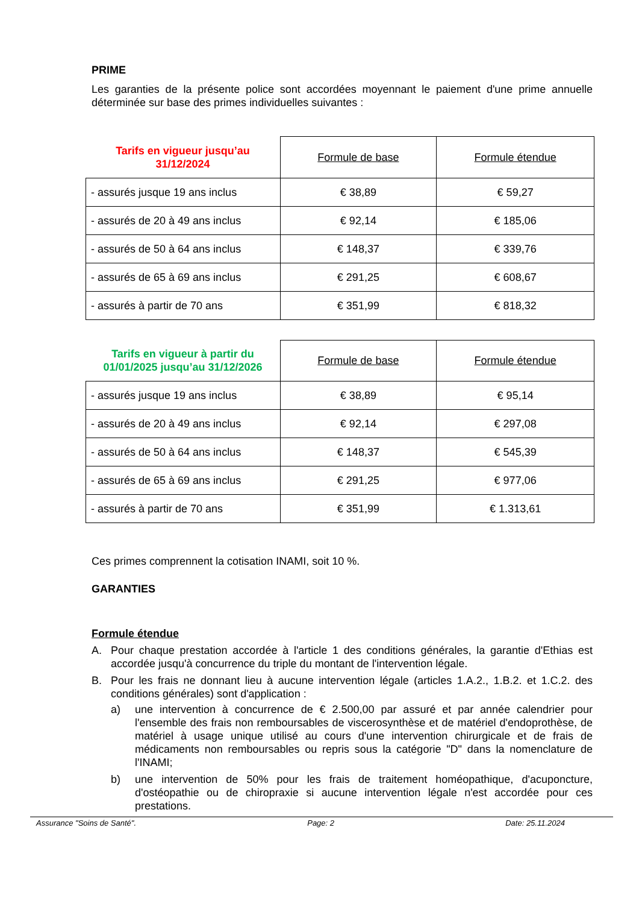PRIME
Les garanties de la présente police sont accordées moyennant le paiement d'une prime annuelle déterminée sur base des primes individuelles suivantes :
| Tarifs en vigueur jusqu’au 31/12/2024 | Formule de base | Formule étendue |
| --- | --- | --- |
| - assurés jusque 19 ans inclus | € 38,89 | € 59,27 |
| - assurés de 20 à 49 ans inclus | € 92,14 | € 185,06 |
| - assurés de 50 à 64 ans inclus | € 148,37 | € 339,76 |
| - assurés de 65 à 69 ans inclus | € 291,25 | € 608,67 |
| - assurés à partir de 70 ans | € 351,99 | € 818,32 |
| Tarifs en vigueur à partir du 01/01/2025 jusqu’au 31/12/2026 | Formule de base | Formule étendue |
| --- | --- | --- |
| - assurés jusque 19 ans inclus | € 38,89 | € 95,14 |
| - assurés de 20 à 49 ans inclus | € 92,14 | € 297,08 |
| - assurés de 50 à 64 ans inclus | € 148,37 | € 545,39 |
| - assurés de 65 à 69 ans inclus | € 291,25 | € 977,06 |
| - assurés à partir de 70 ans | € 351,99 | € 1.313,61 |
Ces primes comprennent la cotisation INAMI, soit 10 %.
GARANTIES
Formule étendue
A. Pour chaque prestation accordée à l'article 1 des conditions générales, la garantie d'Ethias est accordée jusqu'à concurrence du triple du montant de l'intervention légale.
B. Pour les frais ne donnant lieu à aucune intervention légale (articles 1.A.2., 1.B.2. et 1.C.2. des conditions générales) sont d'application :
a) une intervention à concurrence de € 2.500,00 par assuré et par année calendrier pour l'ensemble des frais non remboursables de viscerosynthèse et de matériel d'endoprothèse, de matériel à usage unique utilisé au cours d'une intervention chirurgicale et de frais de médicaments non remboursables ou repris sous la catégorie "D" dans la nomenclature de l'INAMI;
b) une intervention de 50% pour les frais de traitement homéopathique, d'acuponcture, d'ostéopathie ou de chiropraxie si aucune intervention légale n'est accordée pour ces prestations.
Assurance "Soins de Santé". Page: 2 Date: 25.11.2024